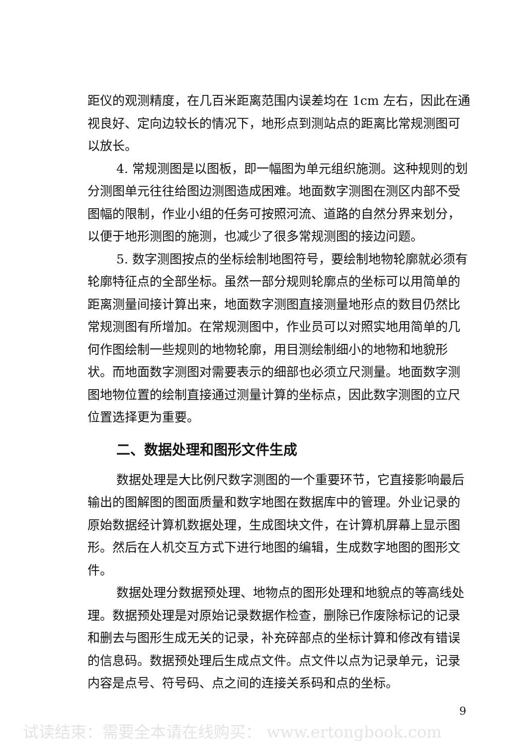距仪的观测精度，在几百米距离范围内误差均在 1cm 左右，因此在通视良好、定向边较长的情况下，地形点到测站点的距离比常规测图可以放长。
4. 常规测图是以图板，即一幅图为单元组织施测。这种规则的划分测图单元往往给图边测图造成困难。地面数字测图在测区内部不受图幅的限制，作业小组的任务可按照河流、道路的自然分界来划分，以便于地形测图的施测，也减少了很多常规测图的接边问题。
5. 数字测图按点的坐标绘制地图符号，要绘制地物轮廓就必须有轮廓特征点的全部坐标。虽然一部分规则轮廓点的坐标可以用简单的距离测量间接计算出来，地面数字测图直接测量地形点的数目仍然比常规测图有所增加。在常规测图中，作业员可以对照实地用简单的几何作图绘制一些规则的地物轮廓，用目测绘制细小的地物和地貌形状。而地面数字测图对需要表示的细部也必须立尺测量。地面数字测图地物位置的绘制直接通过测量计算的坐标点，因此数字测图的立尺位置选择更为重要。
二、数据处理和图形文件生成
数据处理是大比例尺数字测图的一个重要环节，它直接影响最后输出的图解图的图面质量和数字地图在数据库中的管理。外业记录的原始数据经计算机数据处理，生成图块文件，在计算机屏幕上显示图形。然后在人机交互方式下进行地图的编辑，生成数字地图的图形文件。
数据处理分数据预处理、地物点的图形处理和地貌点的等高线处理。数据预处理是对原始记录数据作检查，删除已作废除标记的记录和删去与图形生成无关的记录，补充碎部点的坐标计算和修改有错误的信息码。数据预处理后生成点文件。点文件以点为记录单元，记录内容是点号、符号码、点之间的连接关系码和点的坐标。
9
试读结束：需要全本请在线购买： www.ertongbook.com